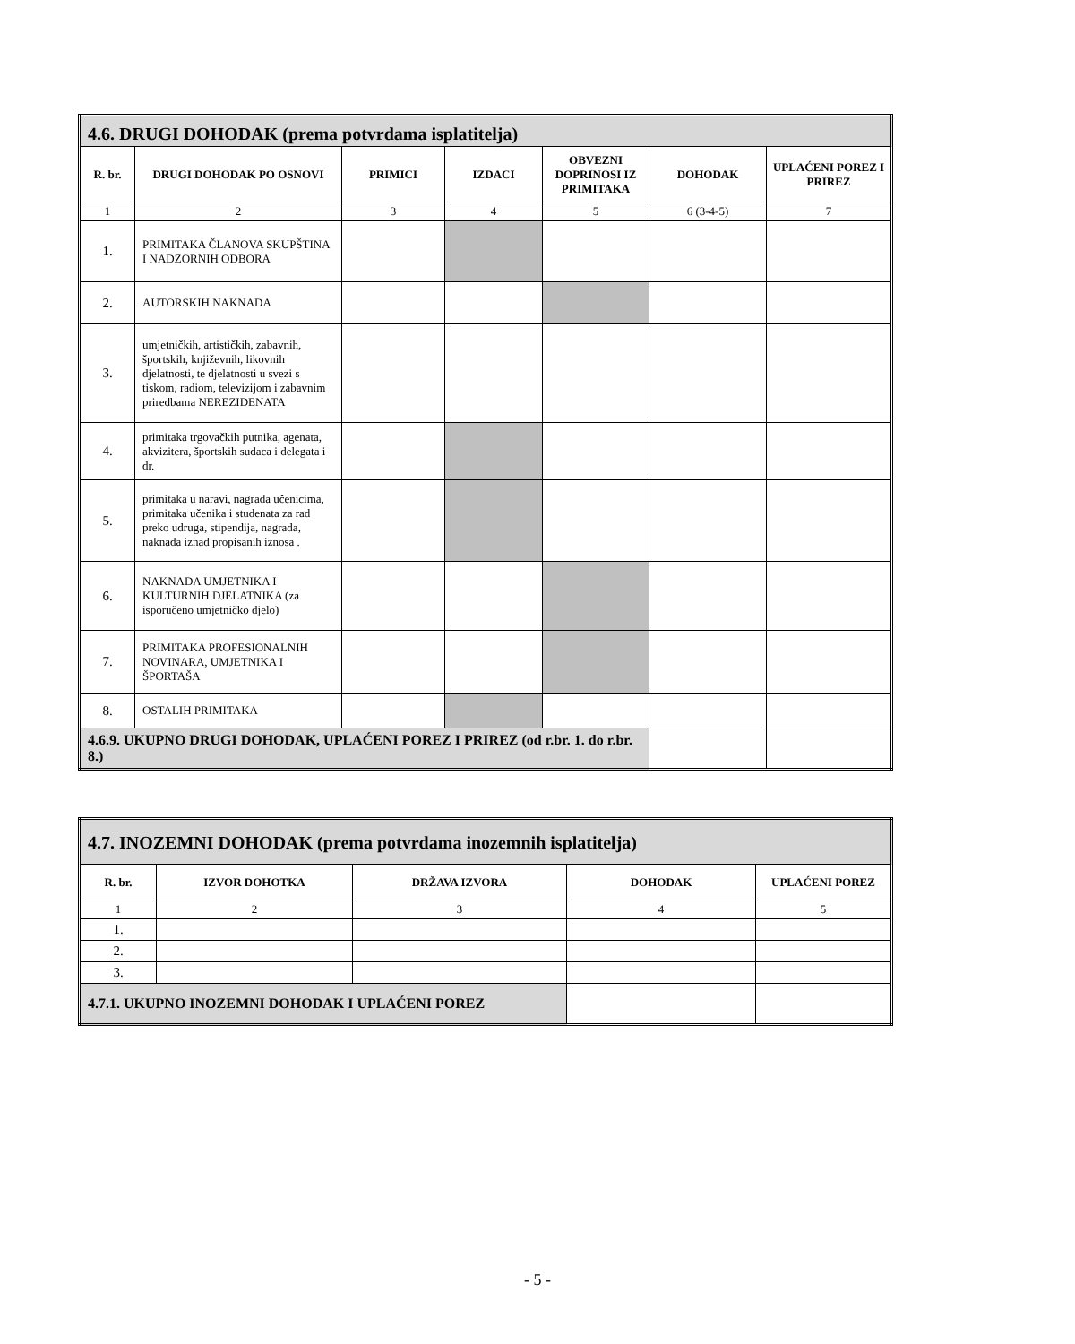| 4.6. DRUGI DOHODAK (prema potvrdama isplatitelja) | | | | | | |
| R. br. | DRUGI DOHODAK PO OSNOVI | PRIMICI | IZDACI | OBVEZNI DOPRINOSI IZ PRIMITAKA | DOHODAK | UPLAĆENI POREZ I PRIREZ |
| 1 | 2 | 3 | 4 | 5 | 6 (3-4-5) | 7 |
| 1. | PRIMITAKA ČLANOVA SKUPŠTINA I NADZORNIH ODBORA | | | | | |
| 2. | AUTORSKIH NAKNADA | | | | | |
| 3. | umjetničkih, artističkih, zabavnih, športskih, književnih, likovnih djelatnosti, te djelatnosti u svezi s tiskom, radiom, televizijom i zabavnim priredbama NEREZIDENATA | | | | | |
| 4. | primitaka trgovačkih putnika, agenata, akvizitera, športskih sudaca i delegata i dr. | | | | | |
| 5. | primitaka u naravi, nagrada učenicima, primitaka učenika i studenata za rad preko udruga, stipendija, nagrada, naknada iznad propisanih iznosa . | | | | | |
| 6. | NAKNADA UMJETNIKA I KULTURNIH DJELATNIKA (za isporučeno umjetničko djelo) | | | | | |
| 7. | PRIMITAKA PROFESIONALNIH NOVINARA, UMJETNIKA I ŠPORTAŠA | | | | | |
| 8. | OSTALIH PRIMITAKA | | | | | |
| 4.6.9. UKUPNO DRUGI DOHODAK, UPLAĆENI POREZ I PRIREZ (od r.br. 1. do r.br. 8.) | | | | | | |
| 4.7. INOZEMNI DOHODAK (prema potvrdama inozemnih isplatitelja) | | | | |
| R. br. | IZVOR DOHOTKA | DRŽAVA IZVORA | DOHODAK | UPLAĆENI POREZ |
| 1 | 2 | 3 | 4 | 5 |
| 1. | | | | |
| 2. | | | | |
| 3. | | | | |
| 4.7.1. UKUPNO INOZEMNI DOHODAK I UPLAĆENI POREZ | | | | |
- 5 -